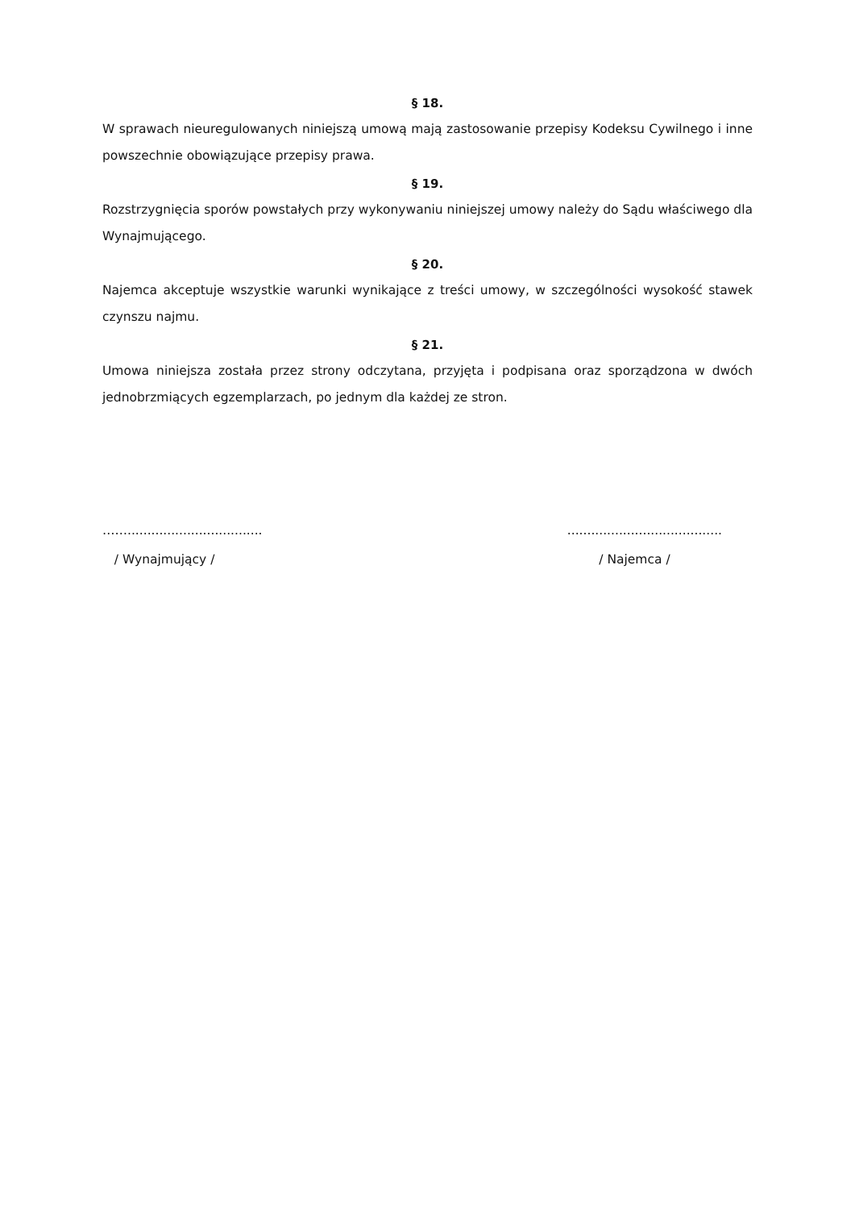§ 18.
W sprawach nieuregulowanych niniejszą umową mają zastosowanie przepisy Kodeksu Cywilnego i inne powszechnie obowiązujące przepisy prawa.
§ 19.
Rozstrzygnięcia sporów powstałych przy wykonywaniu niniejszej umowy należy do Sądu właściwego dla Wynajmującego.
§ 20.
Najemca akceptuje wszystkie warunki wynikające z treści umowy, w szczególności wysokość stawek czynszu najmu.
§ 21.
Umowa niniejsza została przez strony odczytana, przyjęta i podpisana oraz sporządzona w dwóch jednobrzmiących egzemplarzach, po jednym dla każdej ze stron.
……..................................
/ Wynajmujący /
.......................................
/ Najemca /